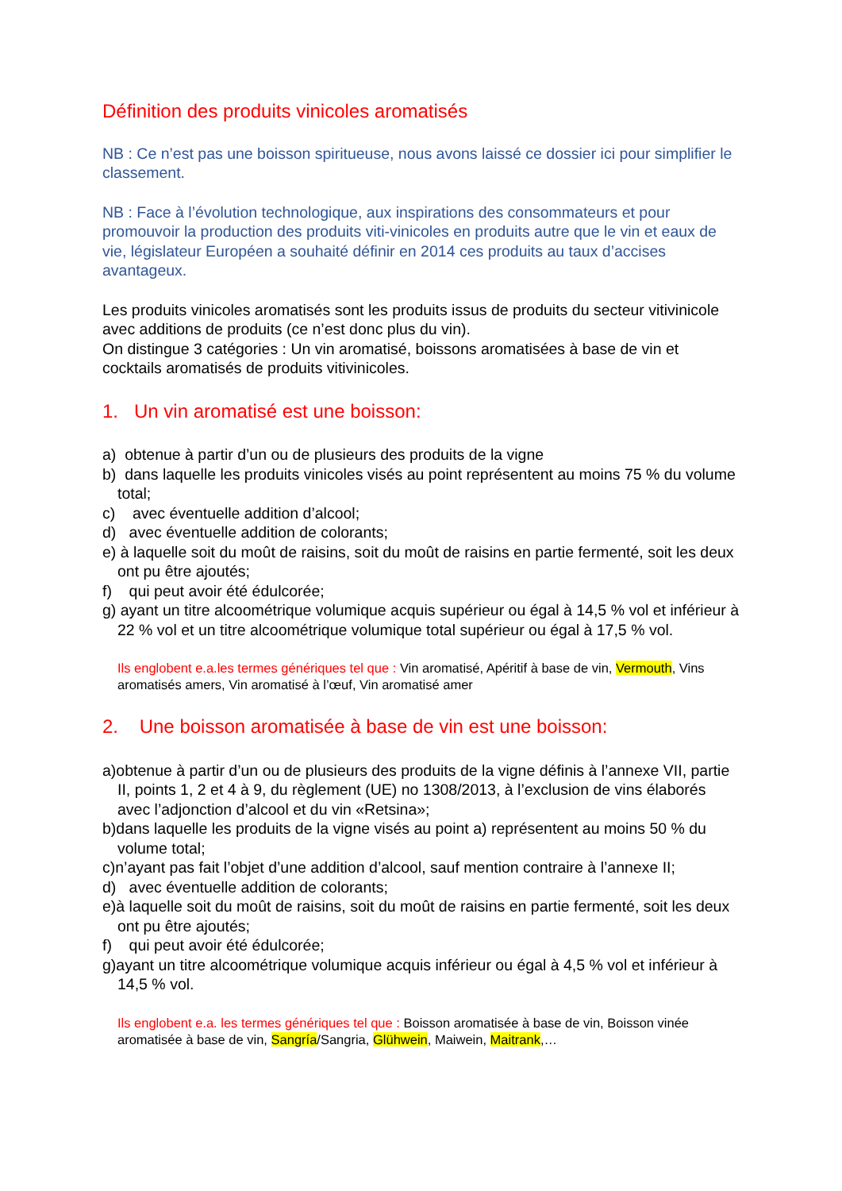Définition des produits vinicoles aromatisés
NB : Ce n’est pas une boisson spiritueuse, nous avons laissé ce dossier ici pour simplifier le classement.
NB : Face à l’évolution technologique, aux inspirations des consommateurs et pour promouvoir la production des produits viti-vinicoles en produits autre que le vin et eaux de vie, législateur Européen a souhaité définir en 2014 ces produits au taux d’accises avantageux.
Les produits vinicoles aromatisés sont les produits issus de produits du secteur vitivinicole avec additions de produits (ce n’est donc plus du vin).
On distingue 3 catégories : Un vin aromatisé, boissons aromatisées à base de vin et cocktails aromatisés de produits vitivinicoles.
1. Un vin aromatisé est une boisson:
a) obtenue à partir d’un ou de plusieurs des produits de la vigne
b) dans laquelle les produits vinicoles visés au point représentent au moins 75 % du volume total;
c) avec éventuelle addition d’alcool;
d) avec éventuelle addition de colorants;
e) à laquelle soit du moût de raisins, soit du moût de raisins en partie fermenté, soit les deux ont pu être ajoutés;
f) qui peut avoir été édulcorée;
g) ayant un titre alcoométrique volumique acquis supérieur ou égal à 14,5 % vol et inférieur à 22 % vol et un titre alcoométrique volumique total supérieur ou égal à 17,5 % vol.
Ils englobent e.a.les termes génériques tel que : Vin aromatisé, Apéritif à base de vin, Vermouth, Vins aromatisés amers, Vin aromatisé à l’œuf, Vin aromatisé amer
2. Une boisson aromatisée à base de vin est une boisson:
a)obtenue à partir d’un ou de plusieurs des produits de la vigne définis à l’annexe VII, partie II, points 1, 2 et 4 à 9, du règlement (UE) no 1308/2013, à l’exclusion de vins élaborés avec l’adjonction d’alcool et du vin «Retsina»;
b)dans laquelle les produits de la vigne visés au point a) représentent au moins 50 % du volume total;
c)n’ayant pas fait l’objet d’une addition d’alcool, sauf mention contraire à l’annexe II;
d) avec éventuelle addition de colorants;
e)à laquelle soit du moût de raisins, soit du moût de raisins en partie fermenté, soit les deux ont pu être ajoutés;
f) qui peut avoir été édulcorée;
g)ayant un titre alcoométrique volumique acquis inférieur ou égal à 4,5 % vol et inférieur à 14,5 % vol.
Ils englobent e.a. les termes génériques tel que : Boisson aromatisée à base de vin, Boisson vinée aromatisée à base de vin, Sangría/Sangria, Glühwein, Maiwein, Maitrank,…